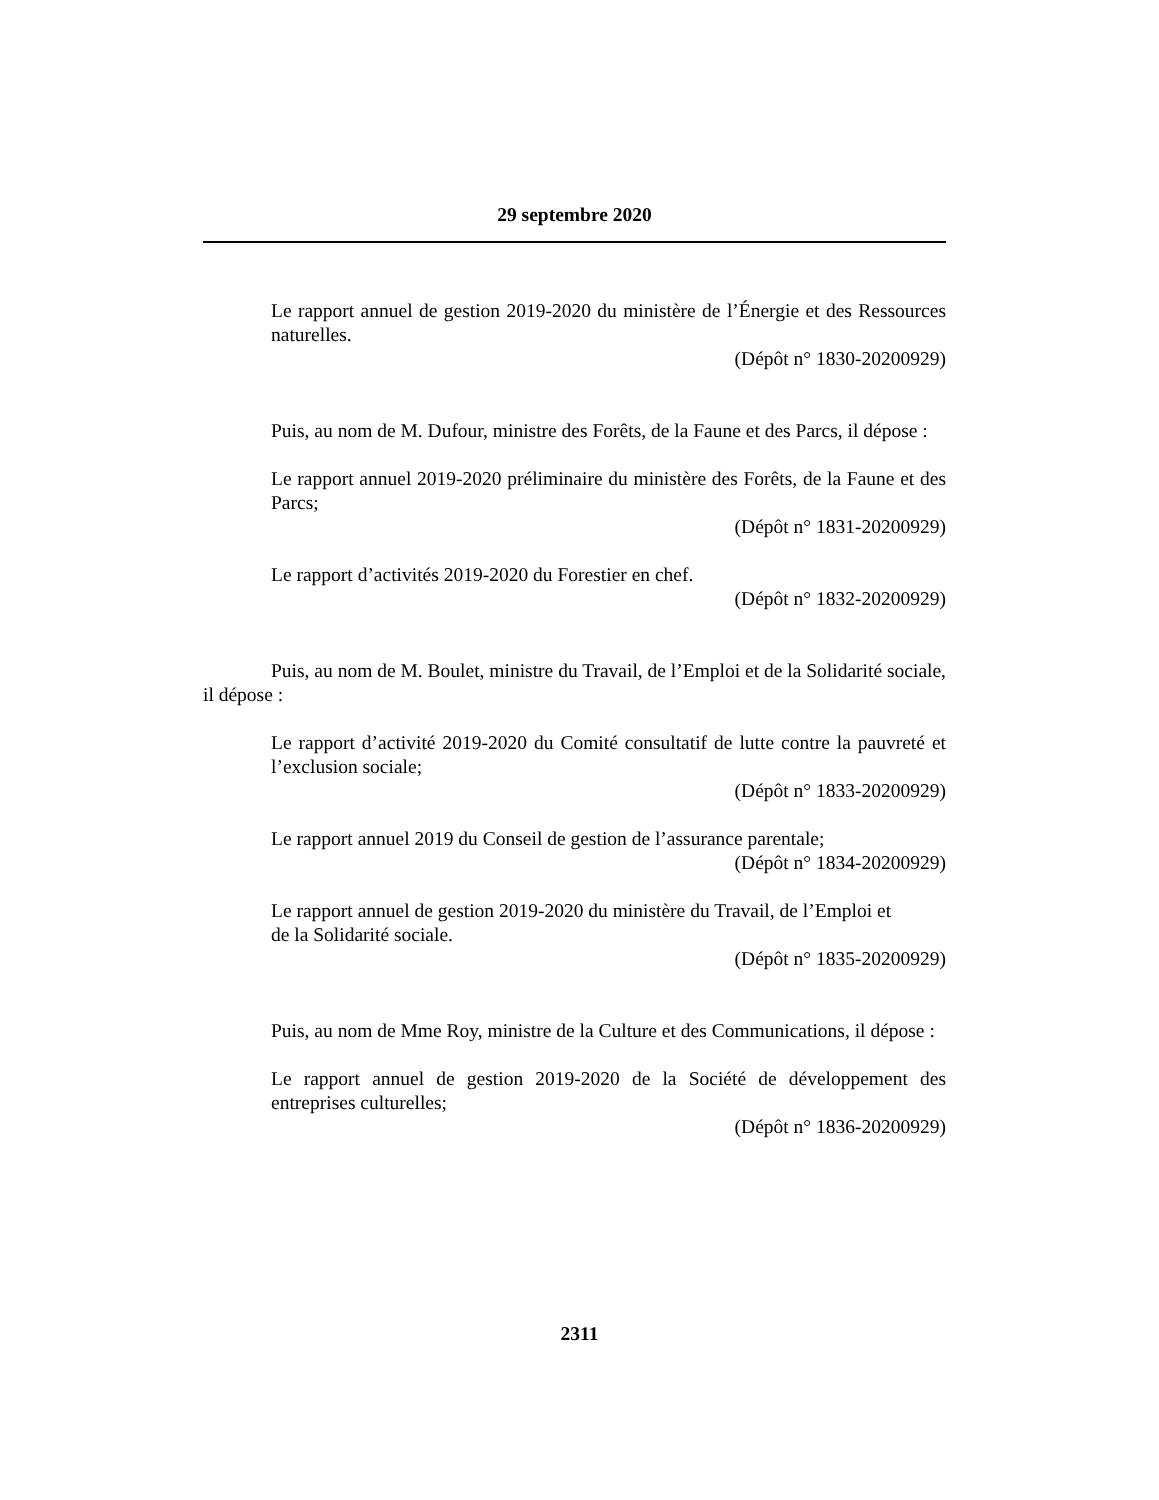29 septembre 2020
Le rapport annuel de gestion 2019-2020 du ministère de l’Énergie et des Ressources naturelles.
(Dépôt n° 1830-20200929)
Puis, au nom de M. Dufour, ministre des Forêts, de la Faune et des Parcs, il dépose :
Le rapport annuel 2019-2020 préliminaire du ministère des Forêts, de la Faune et des Parcs;
(Dépôt n° 1831-20200929)
Le rapport d’activités 2019-2020 du Forestier en chef.
(Dépôt n° 1832-20200929)
Puis, au nom de M. Boulet, ministre du Travail, de l’Emploi et de la Solidarité sociale, il dépose :
Le rapport d’activité 2019-2020 du Comité consultatif de lutte contre la pauvreté et l’exclusion sociale;
(Dépôt n° 1833-20200929)
Le rapport annuel 2019 du Conseil de gestion de l’assurance parentale;
(Dépôt n° 1834-20200929)
Le rapport annuel de gestion 2019-2020 du ministère du Travail, de l’Emploi et
de la Solidarité sociale.
(Dépôt n° 1835-20200929)
Puis, au nom de Mme Roy, ministre de la Culture et des Communications, il dépose :
Le rapport annuel de gestion 2019-2020 de la Société de développement des entreprises culturelles;
(Dépôt n° 1836-20200929)
2311